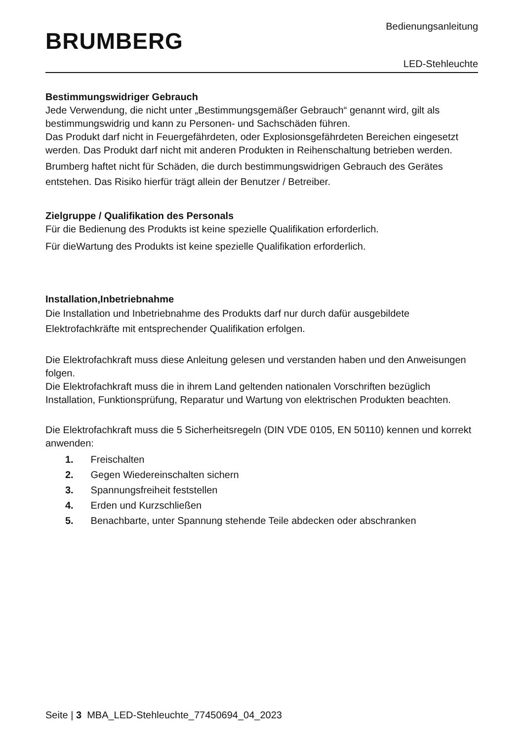BRUMBERG
Bedienungsanleitung
LED-Stehleuchte
Bestimmungswidriger Gebrauch
Jede Verwendung, die nicht unter „Bestimmungsgemäßer Gebrauch“ genannt wird, gilt als bestimmungswidrig und kann zu Personen- und Sachschäden führen.
Das Produkt darf nicht in Feuergefährdeten, oder Explosionsgefährdeten Bereichen eingesetzt werden. Das Produkt darf nicht mit anderen Produkten in Reihenschaltung betrieben werden.
Brumberg haftet nicht für Schäden, die durch bestimmungswidrigen Gebrauch des Gerätes entstehen. Das Risiko hierfür trägt allein der Benutzer / Betreiber.
Zielgruppe / Qualifikation des Personals
Für die Bedienung des Produkts ist keine spezielle Qualifikation erforderlich.
Für dieWartung des Produkts ist keine spezielle Qualifikation erforderlich.
Installation,Inbetriebnahme
Die Installation und Inbetriebnahme des Produkts darf nur durch dafür ausgebildete Elektrofachkräfte mit entsprechender Qualifikation erfolgen.
Die Elektrofachkraft muss diese Anleitung gelesen und verstanden haben und den Anweisungen folgen.
Die Elektrofachkraft muss die in ihrem Land geltenden nationalen Vorschriften bezüglich Installation, Funktionsprüfung, Reparatur und Wartung von elektrischen Produkten beachten.
Die Elektrofachkraft muss die 5 Sicherheitsregeln (DIN VDE 0105, EN 50110) kennen und korrekt anwenden:
1. Freischalten
2. Gegen Wiedereinschalten sichern
3. Spannungsfreiheit feststellen
4. Erden und Kurzschließen
5. Benachbarte, unter Spannung stehende Teile abdecken oder abschranken
Seite | 3 MBA_LED-Stehleuchte_77450694_04_2023